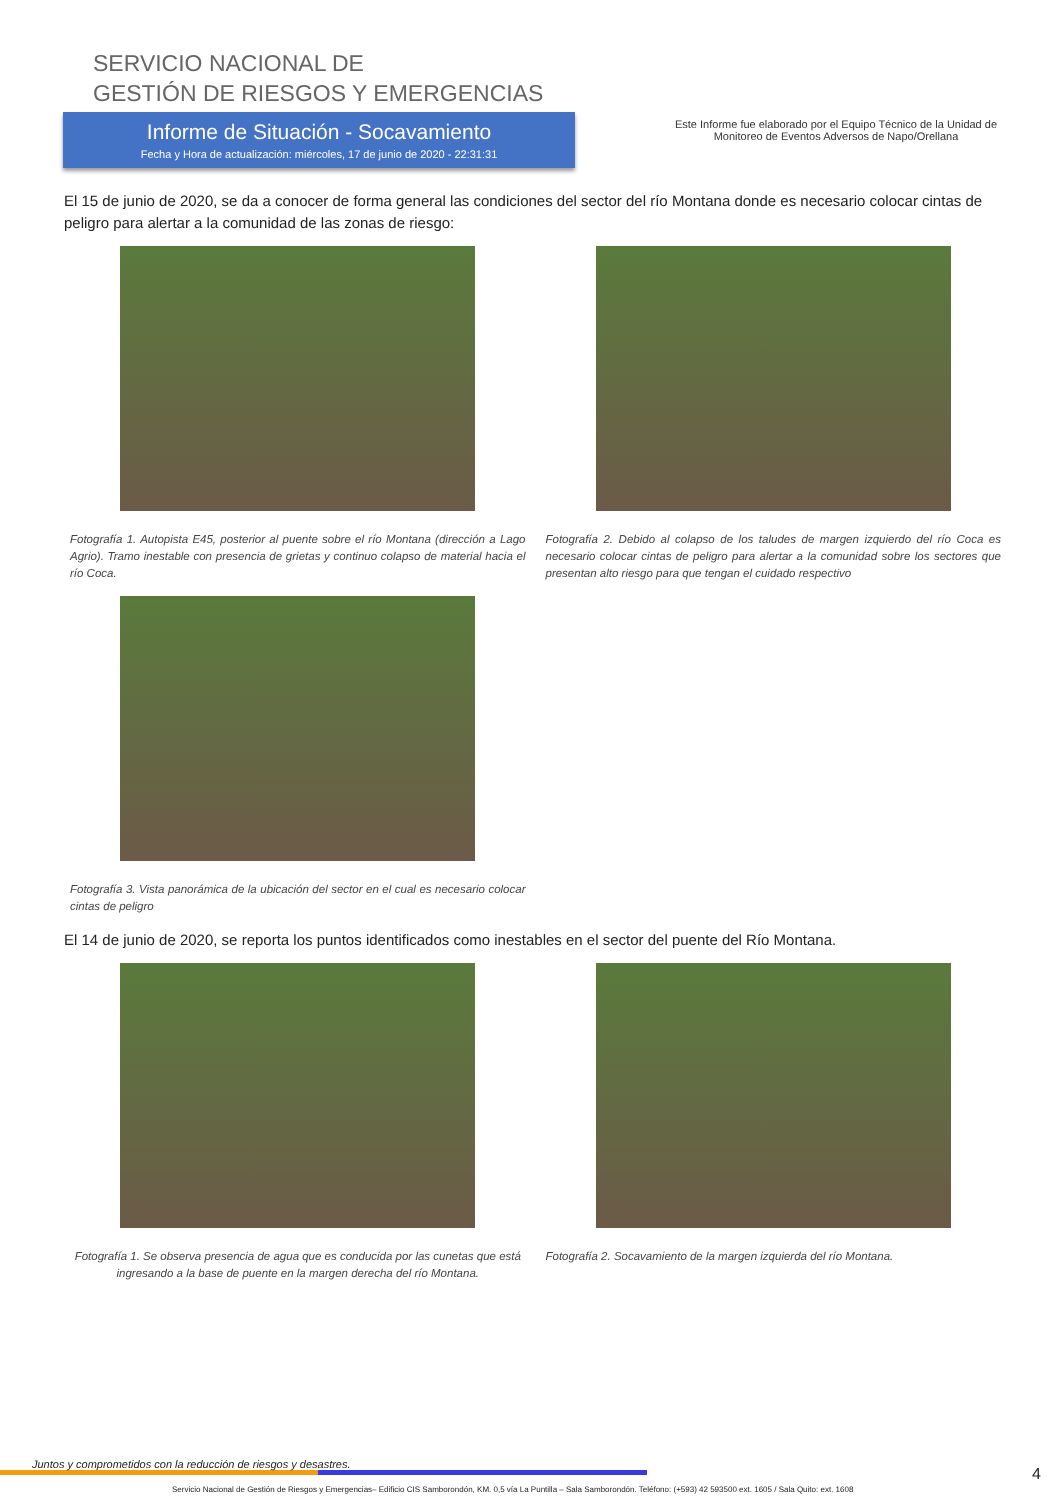SERVICIO NACIONAL DE
GESTIÓN DE RIESGOS Y EMERGENCIAS
Informe de Situación - Socavamiento
Fecha y Hora de actualización: miércoles, 17 de junio de 2020 - 22:31:31
Este Informe fue elaborado por el Equipo Técnico de la Unidad de Monitoreo de Eventos Adversos de Napo/Orellana
El 15 de junio de 2020, se da a conocer de forma general las condiciones del sector del río Montana donde es necesario colocar cintas de peligro para alertar a la comunidad de las zonas de riesgo:
Fotografía 1. Autopista E45, posterior al puente sobre el río Montana (dirección a Lago Agrio). Tramo inestable con presencia de grietas y continuo colapso de material hacia el río Coca.
Fotografía 2. Debido al colapso de los taludes de margen izquierdo del río Coca es necesario colocar cintas de peligro para alertar a la comunidad sobre los sectores que presentan alto riesgo para que tengan el cuidado respectivo
Fotografía 3. Vista panorámica de la ubicación del sector en el cual es necesario colocar cintas de peligro
El 14 de junio de 2020, se reporta los puntos identificados como inestables en el sector del puente del Río Montana.
Fotografía 1. Se observa presencia de agua que es conducida por las cunetas que está ingresando a la base de puente en la margen derecha del río Montana.
Fotografía 2. Socavamiento de la margen izquierda del río Montana.
Juntos y comprometidos con la reducción de riesgos y desastres.
Servicio Nacional de Gestión de Riesgos y Emergencias– Edificio CIS Samborondón, KM. 0,5 vía La Puntilla – Sala Samborondón. Teléfono: (+593) 42 593500 ext. 1605 / Sala Quito: ext. 1608 4